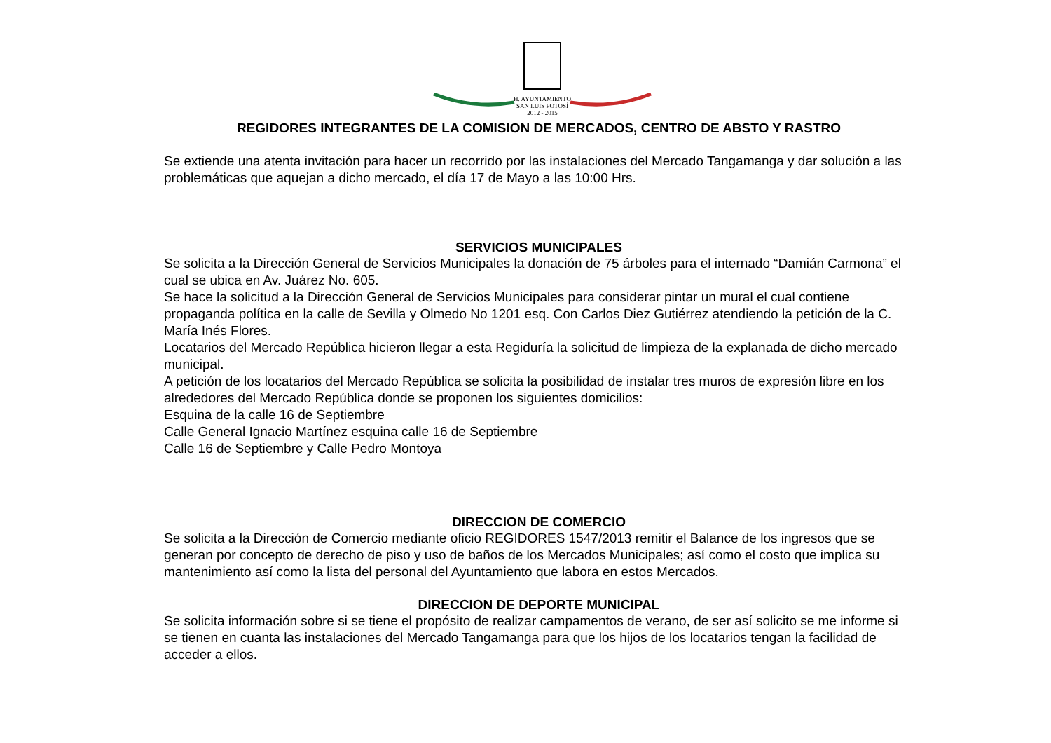H. AYUNTAMIENTO
SAN LUIS POTOSÍ
2012 - 2015
REGIDORES INTEGRANTES DE LA COMISION DE MERCADOS, CENTRO DE ABSTO Y RASTRO
Se extiende una atenta invitación para hacer un recorrido por las instalaciones del Mercado Tangamanga y dar solución a las problemáticas que aquejan a dicho mercado, el día 17 de Mayo a las 10:00 Hrs.
SERVICIOS MUNICIPALES
Se solicita a la Dirección General de Servicios Municipales la donación de 75 árboles para el internado “Damián Carmona” el cual se ubica en Av. Juárez No. 605.
Se hace la solicitud a la Dirección General de Servicios Municipales para considerar pintar un mural el cual contiene propaganda política en la calle de Sevilla y Olmedo No 1201 esq. Con Carlos Diez Gutiérrez atendiendo la petición de la C. María Inés Flores.
Locatarios del Mercado República hicieron llegar a esta Regiduría la solicitud de limpieza de la explanada de dicho mercado municipal.
A petición de los locatarios del Mercado República se solicita la posibilidad de instalar tres muros de expresión libre en los alrededores del Mercado República donde se proponen los siguientes domicilios:
Esquina de la calle 16 de Septiembre
Calle General Ignacio Martínez esquina calle 16 de Septiembre
Calle 16 de Septiembre y Calle Pedro Montoya
DIRECCION DE COMERCIO
Se solicita a la Dirección de Comercio mediante oficio REGIDORES 1547/2013 remitir el Balance de los ingresos que se generan por concepto de derecho de piso y uso de baños de los Mercados Municipales; así como el costo que implica su mantenimiento así como la lista del personal del Ayuntamiento que labora en estos Mercados.
DIRECCION DE DEPORTE MUNICIPAL
Se solicita información sobre si se tiene el propósito de realizar campamentos de verano, de ser así solicito se me informe si se tienen en cuanta las instalaciones del Mercado Tangamanga para que los hijos de los locatarios tengan la facilidad de acceder a ellos.